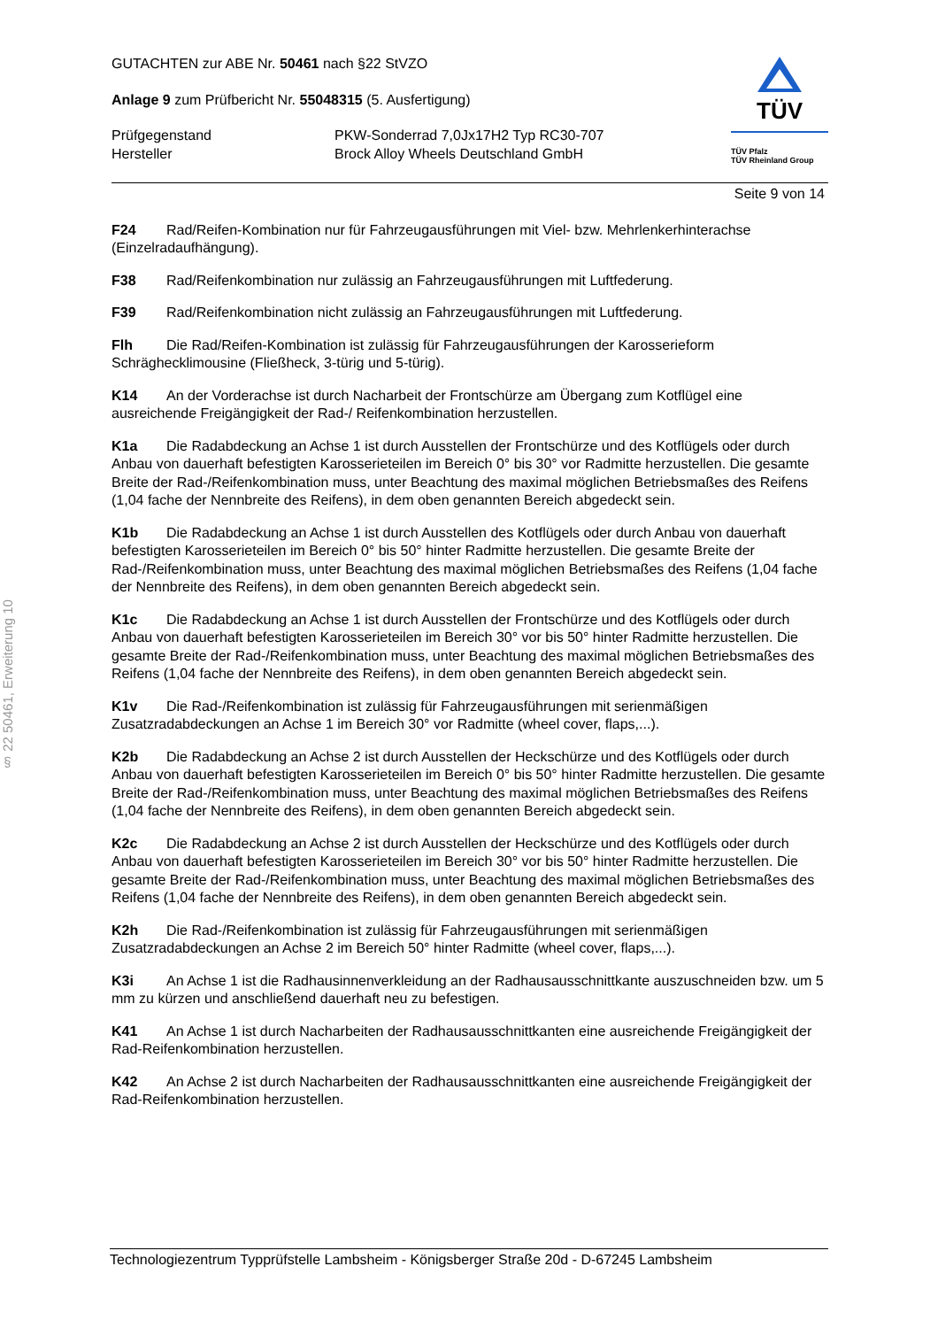§ 22 50461, Erweiterung 10
TÜV
TÜV Pfalz
TÜV Rheinland Group
GUTACHTEN zur ABE Nr. 50461 nach §22 StVZO
Anlage 9 zum Prüfbericht Nr. 55048315 (5. Ausfertigung)
Prüfgegenstand
Hersteller
PKW-Sonderrad 7,0Jx17H2 Typ RC30-707
Brock Alloy Wheels Deutschland GmbH
Seite 9 von 14
F24 Rad/Reifen-Kombination nur für Fahrzeugausführungen mit Viel- bzw. Mehrlenkerhinterachse (Einzelradaufhängung).
F38 Rad/Reifenkombination nur zulässig an Fahrzeugausführungen mit Luftfederung.
F39 Rad/Reifenkombination nicht zulässig an Fahrzeugausführungen mit Luftfederung.
Flh Die Rad/Reifen-Kombination ist zulässig für Fahrzeugausführungen der Karosserieform Schräghecklimousine (Fließheck, 3-türig und 5-türig).
K14 An der Vorderachse ist durch Nacharbeit der Frontschürze am Übergang zum Kotflügel eine ausreichende Freigängigkeit der Rad-/ Reifenkombination herzustellen.
K1a Die Radabdeckung an Achse 1 ist durch Ausstellen der Frontschürze und des Kotflügels oder durch Anbau von dauerhaft befestigten Karosserieteilen im Bereich 0° bis 30° vor Radmitte herzustellen. Die gesamte Breite der Rad-/Reifenkombination muss, unter Beachtung des maximal möglichen Betriebsmaßes des Reifens (1,04 fache der Nennbreite des Reifens), in dem oben genannten Bereich abgedeckt sein.
K1b Die Radabdeckung an Achse 1 ist durch Ausstellen des Kotflügels oder durch Anbau von dauerhaft befestigten Karosserieteilen im Bereich 0° bis 50° hinter Radmitte herzustellen. Die gesamte Breite der Rad-/Reifenkombination muss, unter Beachtung des maximal möglichen Betriebsmaßes des Reifens (1,04 fache der Nennbreite des Reifens), in dem oben genannten Bereich abgedeckt sein.
K1c Die Radabdeckung an Achse 1 ist durch Ausstellen der Frontschürze und des Kotflügels oder durch Anbau von dauerhaft befestigten Karosserieteilen im Bereich 30° vor bis 50° hinter Radmitte herzustellen. Die gesamte Breite der Rad-/Reifenkombination muss, unter Beachtung des maximal möglichen Betriebsmaßes des Reifens (1,04 fache der Nennbreite des Reifens), in dem oben genannten Bereich abgedeckt sein.
K1v Die Rad-/Reifenkombination ist zulässig für Fahrzeugausführungen mit serienmäßigen Zusatzradabdeckungen an Achse 1 im Bereich 30° vor Radmitte (wheel cover, flaps,...).
K2b Die Radabdeckung an Achse 2 ist durch Ausstellen der Heckschürze und des Kotflügels oder durch Anbau von dauerhaft befestigten Karosserieteilen im Bereich 0° bis 50° hinter Radmitte herzustellen. Die gesamte Breite der Rad-/Reifenkombination muss, unter Beachtung des maximal möglichen Betriebsmaßes des Reifens (1,04 fache der Nennbreite des Reifens), in dem oben genannten Bereich abgedeckt sein.
K2c Die Radabdeckung an Achse 2 ist durch Ausstellen der Heckschürze und des Kotflügels oder durch Anbau von dauerhaft befestigten Karosserieteilen im Bereich 30° vor bis 50° hinter Radmitte herzustellen. Die gesamte Breite der Rad-/Reifenkombination muss, unter Beachtung des maximal möglichen Betriebsmaßes des Reifens (1,04 fache der Nennbreite des Reifens), in dem oben genannten Bereich abgedeckt sein.
K2h Die Rad-/Reifenkombination ist zulässig für Fahrzeugausführungen mit serienmäßigen Zusatzradabdeckungen an Achse 2 im Bereich 50° hinter Radmitte (wheel cover, flaps,...).
K3i An Achse 1 ist die Radhausinnenverkleidung an der Radhausausschnittkante auszuschneiden bzw. um 5 mm zu kürzen und anschließend dauerhaft neu zu befestigen.
K41 An Achse 1 ist durch Nacharbeiten der Radhausausschnittkanten eine ausreichende Freigängigkeit der Rad-Reifenkombination herzustellen.
K42 An Achse 2 ist durch Nacharbeiten der Radhausausschnittkanten eine ausreichende Freigängigkeit der Rad-Reifenkombination herzustellen.
Technologiezentrum Typprüfstelle Lambsheim - Königsberger Straße 20d - D-67245 Lambsheim